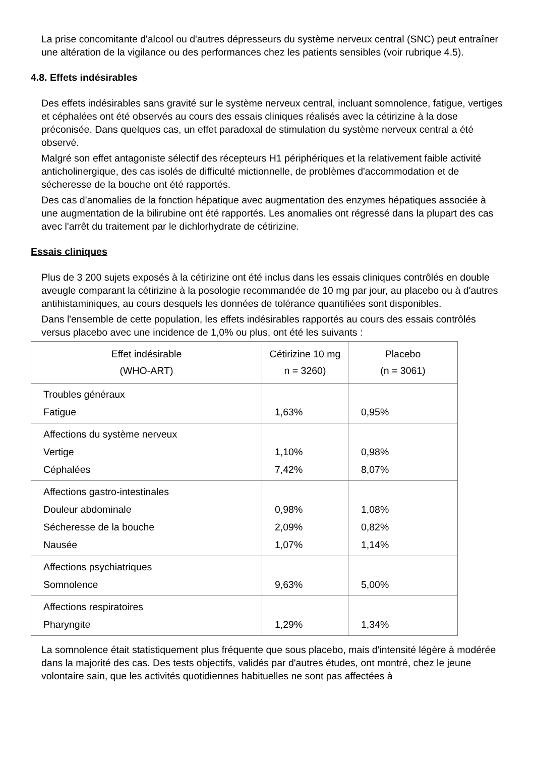La prise concomitante d'alcool ou d'autres dépresseurs du système nerveux central (SNC) peut entraîner une altération de la vigilance ou des performances chez les patients sensibles (voir rubrique 4.5).
4.8. Effets indésirables
Des effets indésirables sans gravité sur le système nerveux central, incluant somnolence, fatigue, vertiges et céphalées ont été observés au cours des essais cliniques réalisés avec la cétirizine à la dose préconisée. Dans quelques cas, un effet paradoxal de stimulation du système nerveux central a été observé.
Malgré son effet antagoniste sélectif des récepteurs H1 périphériques et la relativement faible activité anticholinergique, des cas isolés de difficulté mictionnelle, de problèmes d'accommodation et de sécheresse de la bouche ont été rapportés.
Des cas d'anomalies de la fonction hépatique avec augmentation des enzymes hépatiques associée à une augmentation de la bilirubine ont été rapportés. Les anomalies ont régressé dans la plupart des cas avec l'arrêt du traitement par le dichlorhydrate de cétirizine.
Essais cliniques
Plus de 3 200 sujets exposés à la cétirizine ont été inclus dans les essais cliniques contrôlés en double aveugle comparant la cétirizine à la posologie recommandée de 10 mg par jour, au placebo ou à d'autres antihistaminiques, au cours desquels les données de tolérance quantifiées sont disponibles.
Dans l'ensemble de cette population, les effets indésirables rapportés au cours des essais contrôlés versus placebo avec une incidence de 1,0% ou plus, ont été les suivants :
| Effet indésirable (WHO-ART) | Cétirizine 10 mg n = 3260) | Placebo (n = 3061) |
| --- | --- | --- |
| Troubles généraux Fatigue | 1,63% | 0,95% |
| Affections du système nerveux Vertige Céphalées | 1,10% 7,42% | 0,98% 8,07% |
| Affections gastro-intestinales Douleur abdominale Sécheresse de la bouche Nausée | 0,98% 2,09% 1,07% | 1,08% 0,82% 1,14% |
| Affections psychiatriques Somnolence | 9,63% | 5,00% |
| Affections respiratoires Pharyngite | 1,29% | 1,34% |
La somnolence était statistiquement plus fréquente que sous placebo, mais d'intensité légère à modérée dans la majorité des cas. Des tests objectifs, validés par d'autres études, ont montré, chez le jeune volontaire sain, que les activités quotidiennes habituelles ne sont pas affectées à